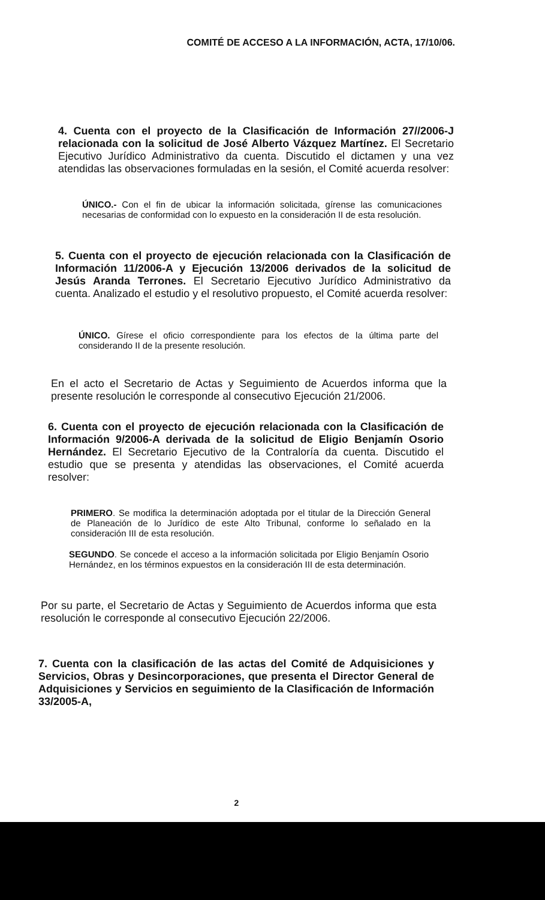COMITÉ DE ACCESO A LA INFORMACIÓN, ACTA, 17/10/06.
4. Cuenta con el proyecto de la Clasificación de Información 27//2006-J relacionada con la solicitud de José Alberto Vázquez Martínez. El Secretario Ejecutivo Jurídico Administrativo da cuenta. Discutido el dictamen y una vez atendidas las observaciones formuladas en la sesión, el Comité acuerda resolver:
ÚNICO.- Con el fin de ubicar la información solicitada, gírense las comunicaciones necesarias de conformidad con lo expuesto en la consideración II de esta resolución.
5. Cuenta con el proyecto de ejecución relacionada con la Clasificación de Información 11/2006-A y Ejecución 13/2006 derivados de la solicitud de Jesús Aranda Terrones. El Secretario Ejecutivo Jurídico Administrativo da cuenta. Analizado el estudio y el resolutivo propuesto, el Comité acuerda resolver:
ÚNICO. Gírese el oficio correspondiente para los efectos de la última parte del considerando II de la presente resolución.
En el acto el Secretario de Actas y Seguimiento de Acuerdos informa que la presente resolución le corresponde al consecutivo Ejecución 21/2006.
6. Cuenta con el proyecto de ejecución relacionada con la Clasificación de Información 9/2006-A derivada de la solicitud de Eligio Benjamín Osorio Hernández. El Secretario Ejecutivo de la Contraloría da cuenta. Discutido el estudio que se presenta y atendidas las observaciones, el Comité acuerda resolver:
PRIMERO. Se modifica la determinación adoptada por el titular de la Dirección General de Planeación de lo Jurídico de este Alto Tribunal, conforme lo señalado en la consideración III de esta resolución.
SEGUNDO. Se concede el acceso a la información solicitada por Eligio Benjamín Osorio Hernández, en los términos expuestos en la consideración III de esta determinación.
Por su parte, el Secretario de Actas y Seguimiento de Acuerdos informa que esta resolución le corresponde al consecutivo Ejecución 22/2006.
7. Cuenta con la clasificación de las actas del Comité de Adquisiciones y Servicios, Obras y Desincorporaciones, que presenta el Director General de Adquisiciones y Servicios en seguimiento de la Clasificación de Información 33/2005-A,
2